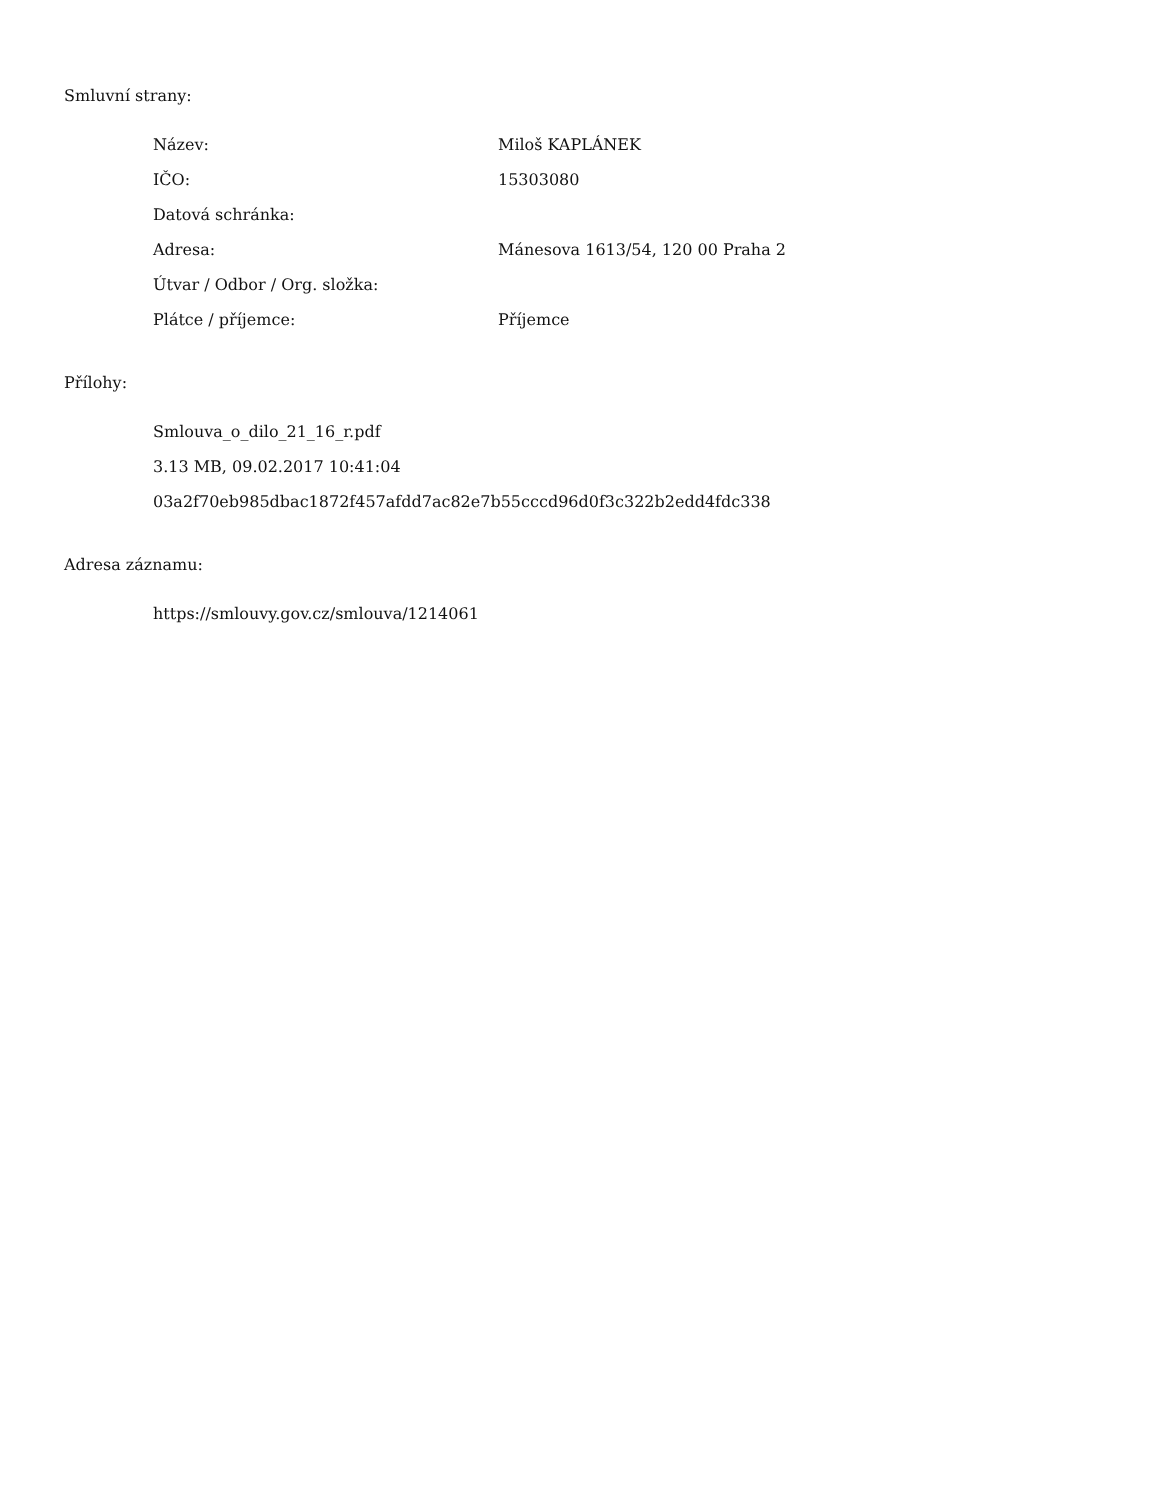Smluvní strany:
| Název: | Miloš KAPLÁNEK |
| IČO: | 15303080 |
| Datová schránka: | |
| Adresa: | Mánesova 1613/54, 120 00 Praha 2 |
| Útvar / Odbor / Org. složka: | |
| Plátce / příjemce: | Příjemce |
Přílohy:
Smlouva_o_dilo_21_16_r.pdf
3.13 MB, 09.02.2017 10:41:04
03a2f70eb985dbac1872f457afdd7ac82e7b55cccd96d0f3c322b2edd4fdc338
Adresa záznamu:
https://smlouvy.gov.cz/smlouva/1214061